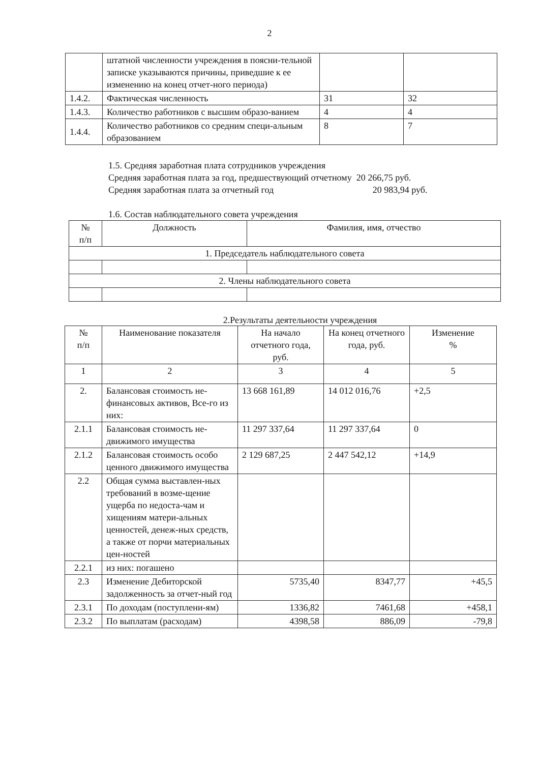2
| | штатной численности учреждения в поясни-тельной записке указываются причины, приведшие к ее изменению на конец отчет-ного периода) | | |
| 1.4.2. | Фактическая численность | 31 | 32 |
| 1.4.3. | Количество работников с высшим образо-ванием | 4 | 4 |
| 1.4.4. | Количество работников со средним специ-альным образованием | 8 | 7 |
1.5. Средняя заработная плата сотрудников учреждения
Средняя заработная плата за год, предшествующий отчетному 20 266,75 руб.
Средняя заработная плата за отчетный год 20 983,94 руб.
1.6. Состав наблюдательного совета учреждения
| № п/п | Должность | Фамилия, имя, отчество |
| --- | --- | --- |
| 1. Председатель наблюдательного совета | | |
| 2. Члены наблюдательного совета | | |
2.Результаты деятельности учреждения
| № п/п | Наименование показателя | На начало отчетного года, руб. | На конец отчетного года, руб. | Изменение % |
| --- | --- | --- | --- | --- |
| 1 | 2 | 3 | 4 | 5 |
| 2. | Балансовая стоимость не-финансовых активов, Все-го из них: | 13 668 161,89 | 14 012 016,76 | +2,5 |
| 2.1.1 | Балансовая стоимость не-движимого имущества | 11 297 337,64 | 11 297 337,64 | 0 |
| 2.1.2 | Балансовая стоимость особо ценного движимого имущества | 2 129 687,25 | 2 447 542,12 | +14,9 |
| 2.2 | Общая сумма выставлен-ных требований в возме-щение ущерба по недоста-чам и хищениям матери-альных ценностей, денеж-ных средств, а также от порчи материальных цен-ностей | | | |
| 2.2.1 | из них: погашено | | | |
| 2.3 | Изменение Дебиторской задолженность за отчет-ный год | 5735,40 | 8347,77 | +45,5 |
| 2.3.1 | По доходам (поступлени-ям) | 1336,82 | 7461,68 | +458,1 |
| 2.3.2 | По выплатам (расходам) | 4398,58 | 886,09 | -79,8 |